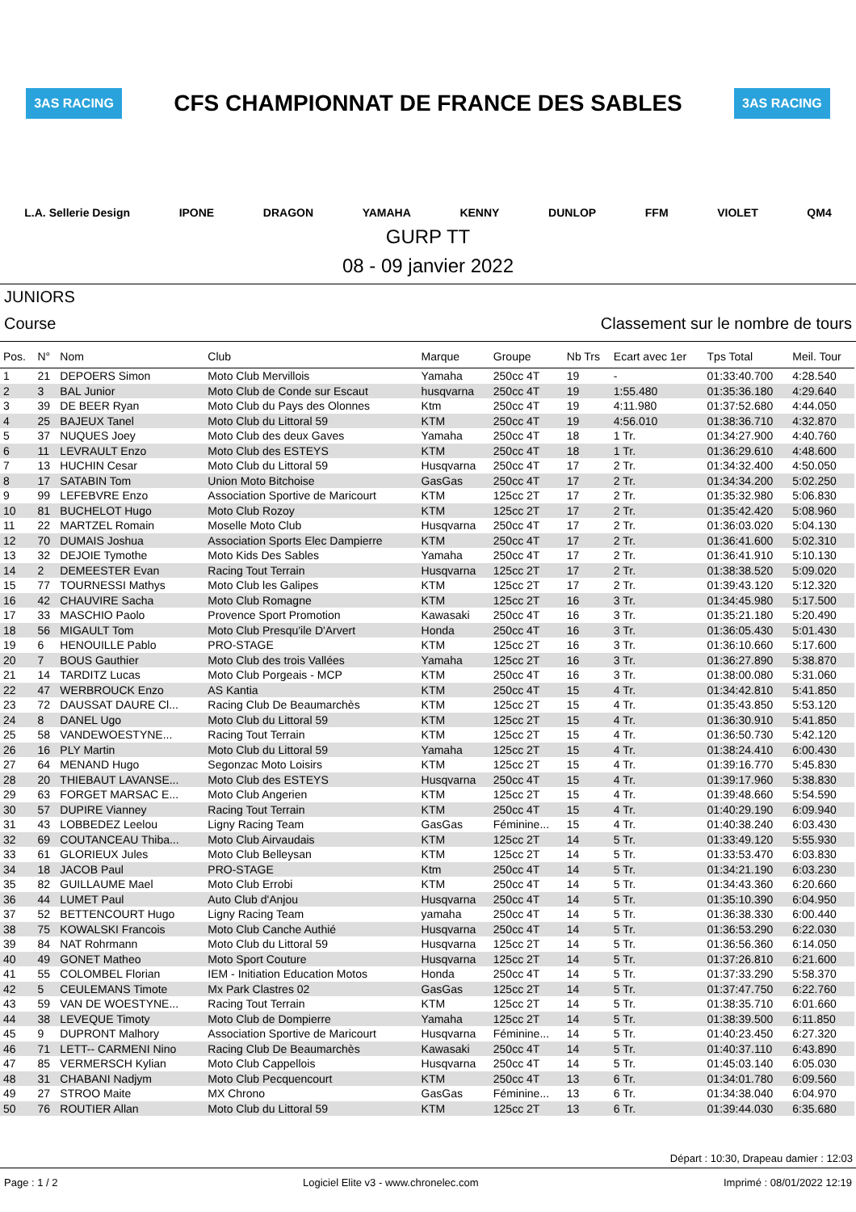3AS RACING CFS CHAMPIONNAT DE FRANCE DES SABLES 3AS RACING
L.A. Sellerie Design IPONE DRAGON YAMAHA KENNY DUNLOP FFM VIOLET QM4
GURP TT
08 - 09 janvier 2022
JUNIORS
Course Classement sur le nombre de tours
| Pos. | N° | Nom | Club | Marque | Groupe | Nb Trs | Ecart avec 1er | Tps Total | Meil. Tour |
| --- | --- | --- | --- | --- | --- | --- | --- | --- | --- |
| 1 | 21 | DEPOERS Simon | Moto Club Mervillois | Yamaha | 250cc 4T | 19 | - | 01:33:40.700 | 4:28.540 |
| 2 | 3 | BAL Junior | Moto Club de Conde sur Escaut | husqvarna | 250cc 4T | 19 | 1:55.480 | 01:35:36.180 | 4:29.640 |
| 3 | 39 | DE BEER Ryan | Moto Club du Pays des Olonnes | Ktm | 250cc 4T | 19 | 4:11.980 | 01:37:52.680 | 4:44.050 |
| 4 | 25 | BAJEUX Tanel | Moto Club du Littoral 59 | KTM | 250cc 4T | 19 | 4:56.010 | 01:38:36.710 | 4:32.870 |
| 5 | 37 | NUQUES Joey | Moto Club des deux Gaves | Yamaha | 250cc 4T | 18 | 1 Tr. | 01:34:27.900 | 4:40.760 |
| 6 | 11 | LEVRAULT Enzo | Moto Club des ESTEYS | KTM | 250cc 4T | 18 | 1 Tr. | 01:36:29.610 | 4:48.600 |
| 7 | 13 | HUCHIN Cesar | Moto Club du Littoral 59 | Husqvarna | 250cc 4T | 17 | 2 Tr. | 01:34:32.400 | 4:50.050 |
| 8 | 17 | SATABIN Tom | Union Moto Bitchoise | GasGas | 250cc 4T | 17 | 2 Tr. | 01:34:34.200 | 5:02.250 |
| 9 | 99 | LEFEBVRE Enzo | Association Sportive de Maricourt | KTM | 125cc 2T | 17 | 2 Tr. | 01:35:32.980 | 5:06.830 |
| 10 | 81 | BUCHELOT Hugo | Moto Club Rozoy | KTM | 125cc 2T | 17 | 2 Tr. | 01:35:42.420 | 5:08.960 |
| 11 | 22 | MARTZEL Romain | Moselle Moto Club | Husqvarna | 250cc 4T | 17 | 2 Tr. | 01:36:03.020 | 5:04.130 |
| 12 | 70 | DUMAIS Joshua | Association Sports Elec Dampierre | KTM | 250cc 4T | 17 | 2 Tr. | 01:36:41.600 | 5:02.310 |
| 13 | 32 | DEJOIE Tymothe | Moto Kids Des Sables | Yamaha | 250cc 4T | 17 | 2 Tr. | 01:36:41.910 | 5:10.130 |
| 14 | 2 | DEMEESTER Evan | Racing Tout Terrain | Husqvarna | 125cc 2T | 17 | 2 Tr. | 01:38:38.520 | 5:09.020 |
| 15 | 77 | TOURNESSI Mathys | Moto Club les Galipes | KTM | 125cc 2T | 17 | 2 Tr. | 01:39:43.120 | 5:12.320 |
| 16 | 42 | CHAUVIRE Sacha | Moto Club Romagne | KTM | 125cc 2T | 16 | 3 Tr. | 01:34:45.980 | 5:17.500 |
| 17 | 33 | MASCHIO Paolo | Provence Sport Promotion | Kawasaki | 250cc 4T | 16 | 3 Tr. | 01:35:21.180 | 5:20.490 |
| 18 | 56 | MIGAULT Tom | Moto Club Presqu'ile D'Arvert | Honda | 250cc 4T | 16 | 3 Tr. | 01:36:05.430 | 5:01.430 |
| 19 | 6 | HENOUILLE Pablo | PRO-STAGE | KTM | 125cc 2T | 16 | 3 Tr. | 01:36:10.660 | 5:17.600 |
| 20 | 7 | BOUS Gauthier | Moto Club des trois Vallées | Yamaha | 125cc 2T | 16 | 3 Tr. | 01:36:27.890 | 5:38.870 |
| 21 | 14 | TARDITZ Lucas | Moto Club Porgeais - MCP | KTM | 250cc 4T | 16 | 3 Tr. | 01:38:00.080 | 5:31.060 |
| 22 | 47 | WERBROUCK Enzo | AS Kantia | KTM | 250cc 4T | 15 | 4 Tr. | 01:34:42.810 | 5:41.850 |
| 23 | 72 | DAUSSAT DAURE Cl... | Racing Club De Beaumarchès | KTM | 125cc 2T | 15 | 4 Tr. | 01:35:43.850 | 5:53.120 |
| 24 | 8 | DANEL Ugo | Moto Club du Littoral 59 | KTM | 125cc 2T | 15 | 4 Tr. | 01:36:30.910 | 5:41.850 |
| 25 | 58 | VANDEWOESTYNE... | Racing Tout Terrain | KTM | 125cc 2T | 15 | 4 Tr. | 01:36:50.730 | 5:42.120 |
| 26 | 16 | PLY Martin | Moto Club du Littoral 59 | Yamaha | 125cc 2T | 15 | 4 Tr. | 01:38:24.410 | 6:00.430 |
| 27 | 64 | MENAND Hugo | Segonzac Moto Loisirs | KTM | 125cc 2T | 15 | 4 Tr. | 01:39:16.770 | 5:45.830 |
| 28 | 20 | THIEBAUT LAVANSE... | Moto Club des ESTEYS | Husqvarna | 250cc 4T | 15 | 4 Tr. | 01:39:17.960 | 5:38.830 |
| 29 | 63 | FORGET MARSAC E... | Moto Club Angerien | KTM | 125cc 2T | 15 | 4 Tr. | 01:39:48.660 | 5:54.590 |
| 30 | 57 | DUPIRE Vianney | Racing Tout Terrain | KTM | 250cc 4T | 15 | 4 Tr. | 01:40:29.190 | 6:09.940 |
| 31 | 43 | LOBBEDEZ Leelou | Ligny Racing Team | GasGas | Féminine... | 15 | 4 Tr. | 01:40:38.240 | 6:03.430 |
| 32 | 69 | COUTANCEAU Thiba... | Moto Club Airvaudais | KTM | 125cc 2T | 14 | 5 Tr. | 01:33:49.120 | 5:55.930 |
| 33 | 61 | GLORIEUX Jules | Moto Club Belleysan | KTM | 125cc 2T | 14 | 5 Tr. | 01:33:53.470 | 6:03.830 |
| 34 | 18 | JACOB Paul | PRO-STAGE | Ktm | 250cc 4T | 14 | 5 Tr. | 01:34:21.190 | 6:03.230 |
| 35 | 82 | GUILLAUME Mael | Moto Club Errobi | KTM | 250cc 4T | 14 | 5 Tr. | 01:34:43.360 | 6:20.660 |
| 36 | 44 | LUMET Paul | Auto Club d'Anjou | Husqvarna | 250cc 4T | 14 | 5 Tr. | 01:35:10.390 | 6:04.950 |
| 37 | 52 | BETTENCOURT Hugo | Ligny Racing Team | yamaha | 250cc 4T | 14 | 5 Tr. | 01:36:38.330 | 6:00.440 |
| 38 | 75 | KOWALSKI Francois | Moto Club Canche Authié | Husqvarna | 250cc 4T | 14 | 5 Tr. | 01:36:53.290 | 6:22.030 |
| 39 | 84 | NAT Rohrmann | Moto Club du Littoral 59 | Husqvarna | 125cc 2T | 14 | 5 Tr. | 01:36:56.360 | 6:14.050 |
| 40 | 49 | GONET Matheo | Moto Sport Couture | Husqvarna | 125cc 2T | 14 | 5 Tr. | 01:37:26.810 | 6:21.600 |
| 41 | 55 | COLOMBEL Florian | IEM - Initiation Education Motos | Honda | 250cc 4T | 14 | 5 Tr. | 01:37:33.290 | 5:58.370 |
| 42 | 5 | CEULEMANS Timote | Mx Park Clastres 02 | GasGas | 125cc 2T | 14 | 5 Tr. | 01:37:47.750 | 6:22.760 |
| 43 | 59 | VAN DE WOESTYNE... | Racing Tout Terrain | KTM | 125cc 2T | 14 | 5 Tr. | 01:38:35.710 | 6:01.660 |
| 44 | 38 | LEVEQUE Timoty | Moto Club de Dompierre | Yamaha | 125cc 2T | 14 | 5 Tr. | 01:38:39.500 | 6:11.850 |
| 45 | 9 | DUPRONT Malhory | Association Sportive de Maricourt | Husqvarna | Féminine... | 14 | 5 Tr. | 01:40:23.450 | 6:27.320 |
| 46 | 71 | LETT-- CARMENI Nino | Racing Club De Beaumarchès | Kawasaki | 250cc 4T | 14 | 5 Tr. | 01:40:37.110 | 6:43.890 |
| 47 | 85 | VERMERSCH Kylian | Moto Club Cappellois | Husqvarna | 250cc 4T | 14 | 5 Tr. | 01:45:03.140 | 6:05.030 |
| 48 | 31 | CHABANI Nadjym | Moto Club Pecquencourt | KTM | 250cc 4T | 13 | 6 Tr. | 01:34:01.780 | 6:09.560 |
| 49 | 27 | STROO Maite | MX Chrono | GasGas | Féminine... | 13 | 6 Tr. | 01:34:38.040 | 6:04.970 |
| 50 | 76 | ROUTIER Allan | Moto Club du Littoral 59 | KTM | 125cc 2T | 13 | 6 Tr. | 01:39:44.030 | 6:35.680 |
Départ : 10:30, Drapeau damier : 12:03
Page : 1 / 2 Logiciel Elite v3 - www.chronelec.com Imprimé : 08/01/2022 12:19